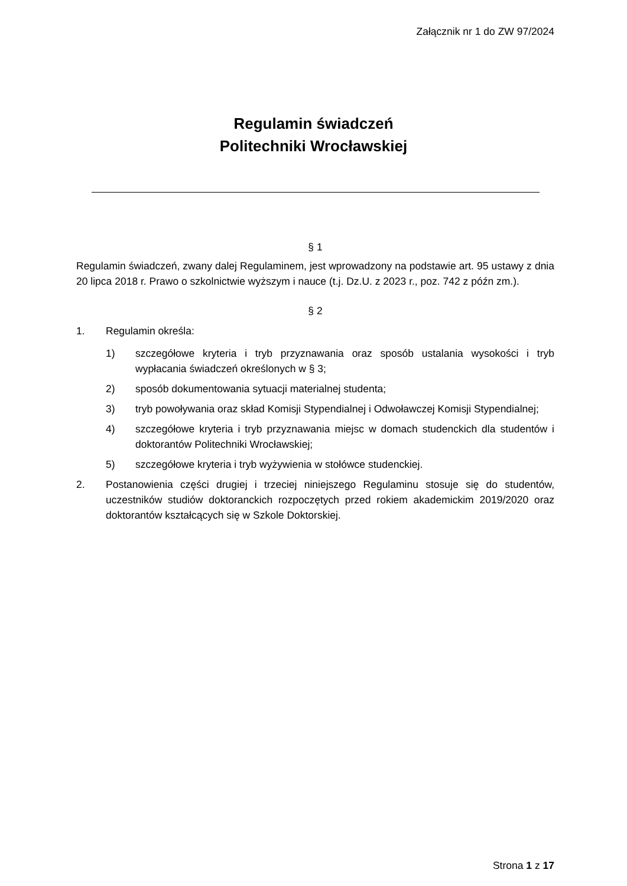Załącznik nr 1 do ZW 97/2024
Regulamin świadczeń
Politechniki Wrocławskiej
§ 1
Regulamin świadczeń, zwany dalej Regulaminem, jest wprowadzony na podstawie art. 95 ustawy z dnia 20 lipca 2018 r. Prawo o szkolnictwie wyższym i nauce (t.j. Dz.U. z 2023 r., poz. 742 z późn zm.).
§ 2
1. Regulamin określa:
1) szczegółowe kryteria i tryb przyznawania oraz sposób ustalania wysokości i tryb wypłacania świadczeń określonych w § 3;
2) sposób dokumentowania sytuacji materialnej studenta;
3) tryb powoływania oraz skład Komisji Stypendialnej i Odwoławczej Komisji Stypendialnej;
4) szczegółowe kryteria i tryb przyznawania miejsc w domach studenckich dla studentów i doktorantów Politechniki Wrocławskiej;
5) szczegółowe kryteria i tryb wyżywienia w stołówce studenckiej.
2. Postanowienia części drugiej i trzeciej niniejszego Regulaminu stosuje się do studentów, uczestników studiów doktoranckich rozpoczętych przed rokiem akademickim 2019/2020 oraz doktorantów kształcących się w Szkole Doktorskiej.
Strona 1 z 17